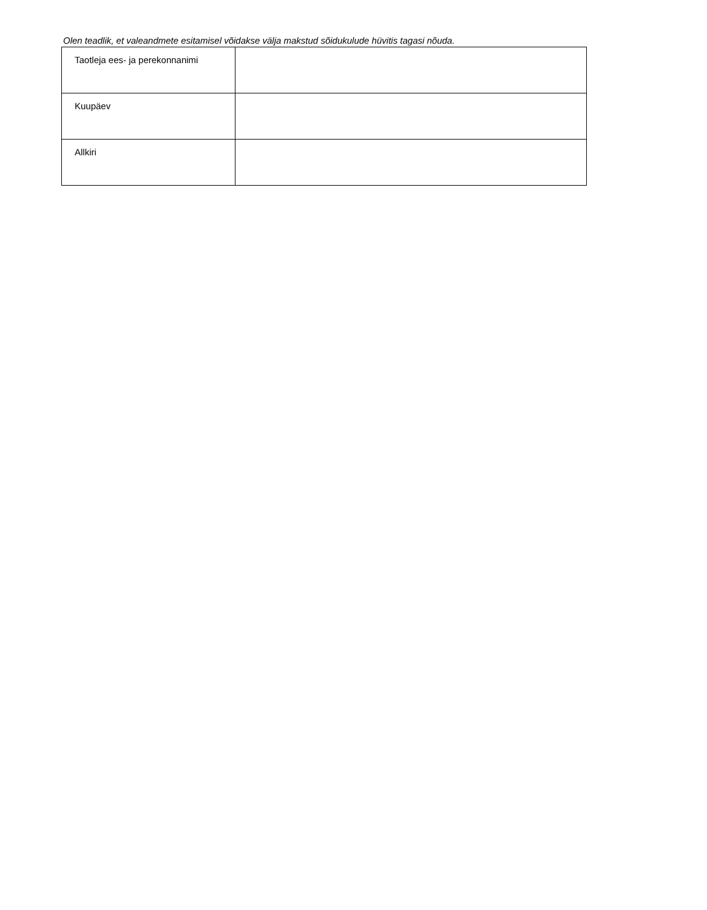Olen teadlik, et valeandmete esitamisel võidakse välja makstud sõidukulude hüvitis tagasi nõuda.
| Taotleja ees- ja perekonnanimi | |
| Kuupäev | |
| Allkiri | |